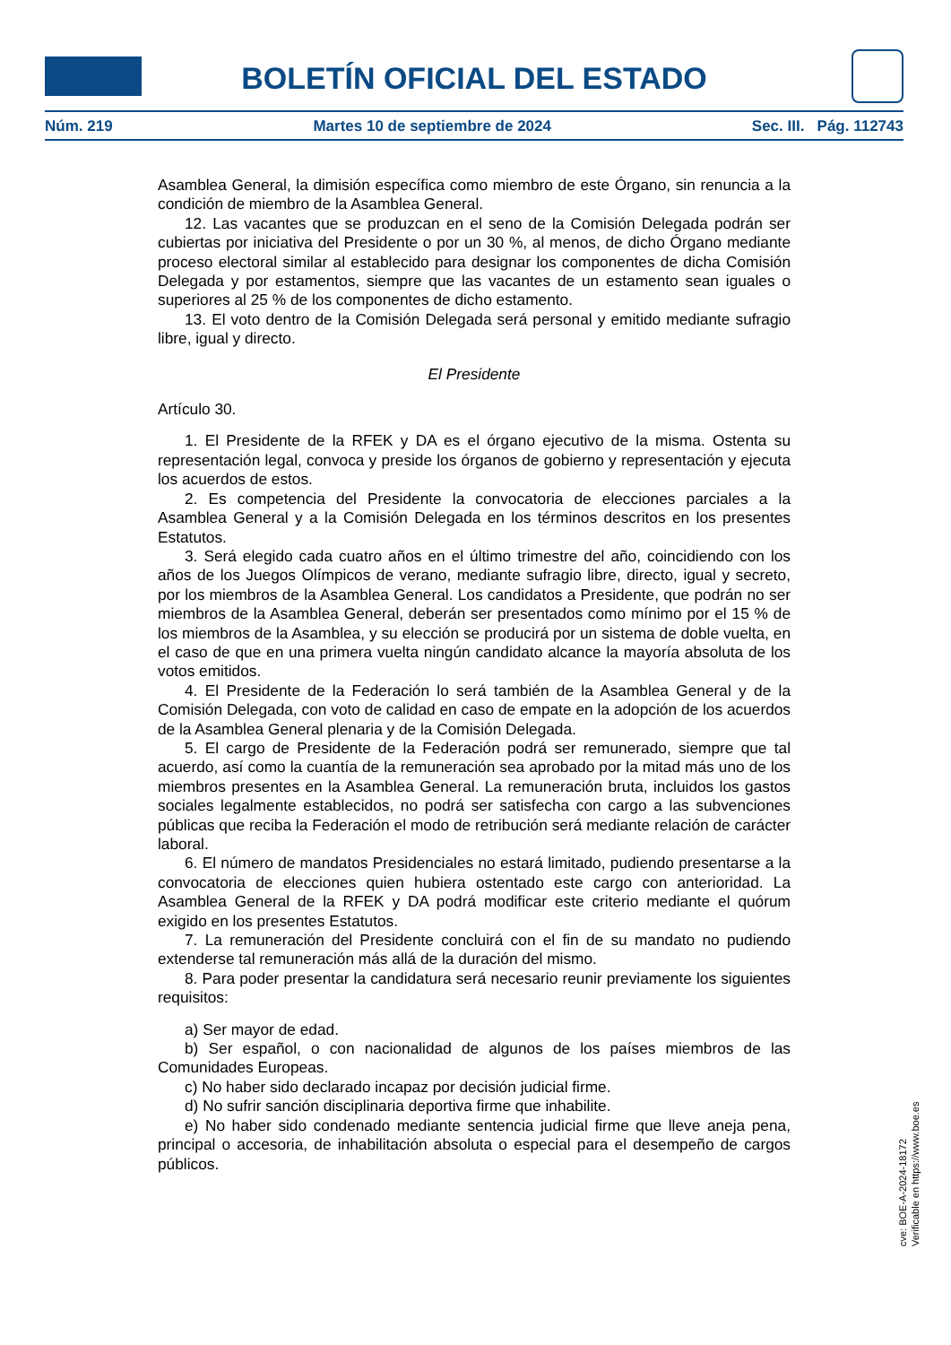BOLETÍN OFICIAL DEL ESTADO
Núm. 219 Martes 10 de septiembre de 2024 Sec. III. Pág. 112743
Asamblea General, la dimisión específica como miembro de este Órgano, sin renuncia a la condición de miembro de la Asamblea General.
12. Las vacantes que se produzcan en el seno de la Comisión Delegada podrán ser cubiertas por iniciativa del Presidente o por un 30 %, al menos, de dicho Órgano mediante proceso electoral similar al establecido para designar los componentes de dicha Comisión Delegada y por estamentos, siempre que las vacantes de un estamento sean iguales o superiores al 25 % de los componentes de dicho estamento.
13. El voto dentro de la Comisión Delegada será personal y emitido mediante sufragio libre, igual y directo.
El Presidente
Artículo 30.
1. El Presidente de la RFEK y DA es el órgano ejecutivo de la misma. Ostenta su representación legal, convoca y preside los órganos de gobierno y representación y ejecuta los acuerdos de estos.
2. Es competencia del Presidente la convocatoria de elecciones parciales a la Asamblea General y a la Comisión Delegada en los términos descritos en los presentes Estatutos.
3. Será elegido cada cuatro años en el último trimestre del año, coincidiendo con los años de los Juegos Olímpicos de verano, mediante sufragio libre, directo, igual y secreto, por los miembros de la Asamblea General. Los candidatos a Presidente, que podrán no ser miembros de la Asamblea General, deberán ser presentados como mínimo por el 15 % de los miembros de la Asamblea, y su elección se producirá por un sistema de doble vuelta, en el caso de que en una primera vuelta ningún candidato alcance la mayoría absoluta de los votos emitidos.
4. El Presidente de la Federación lo será también de la Asamblea General y de la Comisión Delegada, con voto de calidad en caso de empate en la adopción de los acuerdos de la Asamblea General plenaria y de la Comisión Delegada.
5. El cargo de Presidente de la Federación podrá ser remunerado, siempre que tal acuerdo, así como la cuantía de la remuneración sea aprobado por la mitad más uno de los miembros presentes en la Asamblea General. La remuneración bruta, incluidos los gastos sociales legalmente establecidos, no podrá ser satisfecha con cargo a las subvenciones públicas que reciba la Federación el modo de retribución será mediante relación de carácter laboral.
6. El número de mandatos Presidenciales no estará limitado, pudiendo presentarse a la convocatoria de elecciones quien hubiera ostentado este cargo con anterioridad. La Asamblea General de la RFEK y DA podrá modificar este criterio mediante el quórum exigido en los presentes Estatutos.
7. La remuneración del Presidente concluirá con el fin de su mandato no pudiendo extenderse tal remuneración más allá de la duración del mismo.
8. Para poder presentar la candidatura será necesario reunir previamente los siguientes requisitos:
a) Ser mayor de edad.
b) Ser español, o con nacionalidad de algunos de los países miembros de las Comunidades Europeas.
c) No haber sido declarado incapaz por decisión judicial firme.
d) No sufrir sanción disciplinaria deportiva firme que inhabilite.
e) No haber sido condenado mediante sentencia judicial firme que lleve aneja pena, principal o accesoria, de inhabilitación absoluta o especial para el desempeño de cargos públicos.
cve: BOE-A-2024-18172
Verificable en https://www.boe.es